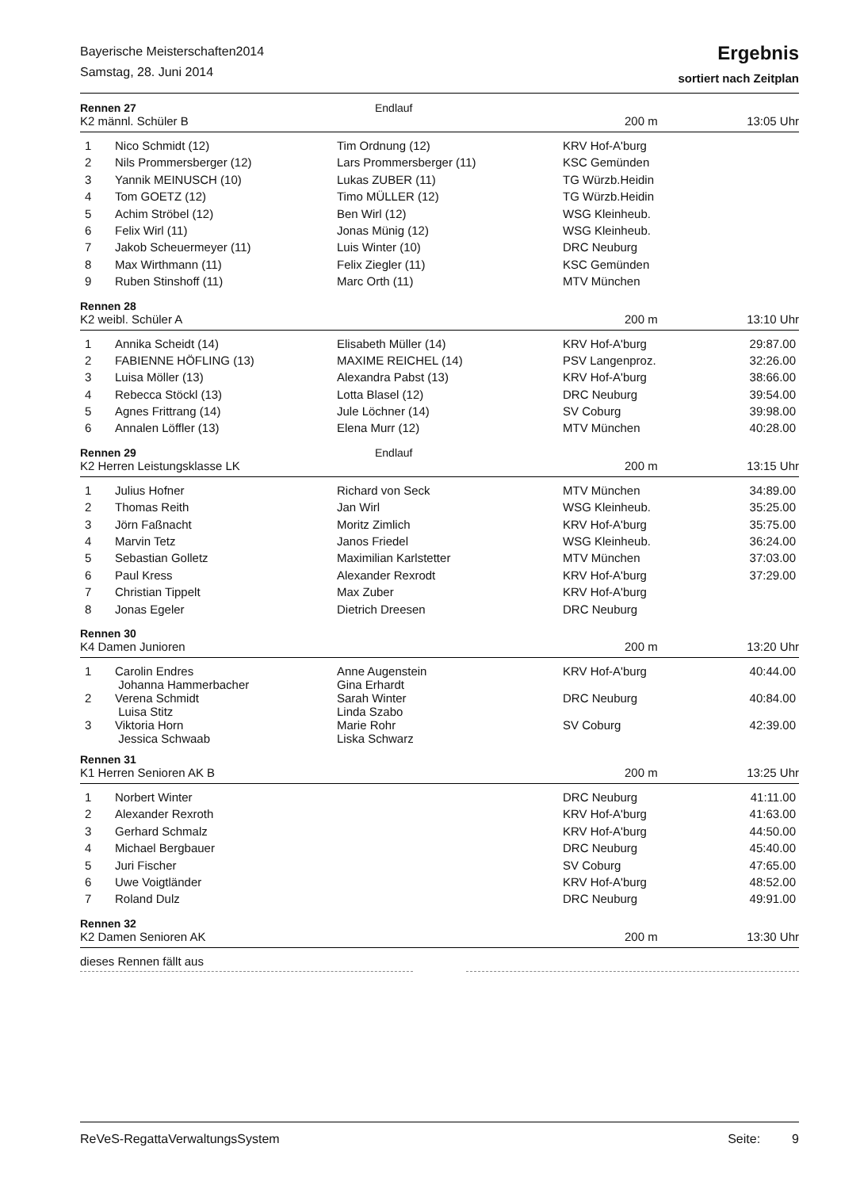Bayerische Meisterschaften2014
Samstag, 28. Juni 2014
Ergebnis
sortiert nach Zeitplan
Rennen 27 Endlauf
K2 männl. Schüler B 200 m 13:05 Uhr
| 1 | Nico Schmidt (12) | Tim Ordnung (12) | KRV Hof-A'burg | |
| 2 | Nils Prommersberger (12) | Lars Prommersberger (11) | KSC Gemünden | |
| 3 | Yannik MEINUSCH (10) | Lukas ZUBER (11) | TG Würzb.Heidin | |
| 4 | Tom GOETZ (12) | Timo MÜLLER (12) | TG Würzb.Heidin | |
| 5 | Achim Ströbel (12) | Ben Wirl (12) | WSG Kleinheub. | |
| 6 | Felix Wirl (11) | Jonas Münig (12) | WSG Kleinheub. | |
| 7 | Jakob Scheuermeyer (11) | Luis Winter (10) | DRC Neuburg | |
| 8 | Max Wirthmann (11) | Felix Ziegler (11) | KSC Gemünden | |
| 9 | Ruben Stinshoff (11) | Marc Orth (11) | MTV München | |
Rennen 28
K2 weibl. Schüler A 200 m 13:10 Uhr
| 1 | Annika Scheidt (14) | Elisabeth Müller (14) | KRV Hof-A'burg | 29:87.00 |
| 2 | FABIENNE HÖFLING (13) | MAXIME REICHEL (14) | PSV Langenproz. | 32:26.00 |
| 3 | Luisa Möller (13) | Alexandra Pabst (13) | KRV Hof-A'burg | 38:66.00 |
| 4 | Rebecca Stöckl (13) | Lotta Blasel (12) | DRC Neuburg | 39:54.00 |
| 5 | Agnes Frittrang (14) | Jule Löchner (14) | SV Coburg | 39:98.00 |
| 6 | Annalen Löffler (13) | Elena Murr (12) | MTV München | 40:28.00 |
Rennen 29 Endlauf
K2 Herren Leistungsklasse LK 200 m 13:15 Uhr
| 1 | Julius Hofner | Richard von Seck | MTV München | 34:89.00 |
| 2 | Thomas Reith | Jan Wirl | WSG Kleinheub. | 35:25.00 |
| 3 | Jörn Faßnacht | Moritz Zimlich | KRV Hof-A'burg | 35:75.00 |
| 4 | Marvin Tetz | Janos Friedel | WSG Kleinheub. | 36:24.00 |
| 5 | Sebastian Golletz | Maximilian Karlstetter | MTV München | 37:03.00 |
| 6 | Paul Kress | Alexander Rexrodt | KRV Hof-A'burg | 37:29.00 |
| 7 | Christian Tippelt | Max Zuber | KRV Hof-A'burg | |
| 8 | Jonas Egeler | Dietrich Dreesen | DRC Neuburg | |
Rennen 30
K4 Damen Junioren 200 m 13:20 Uhr
| 1 | Carolin Endres Johanna Hammerbacher | Anne Augenstein Gina Erhardt | KRV Hof-A'burg | 40:44.00 |
| 2 | Verena Schmidt Luisa Stitz | Sarah Winter Linda Szabo | DRC Neuburg | 40:84.00 |
| 3 | Viktoria Horn Jessica Schwaab | Marie Rohr Liska Schwarz | SV Coburg | 42:39.00 |
Rennen 31
K1 Herren Senioren AK B 200 m 13:25 Uhr
| 1 | Norbert Winter | | DRC Neuburg | 41:11.00 |
| 2 | Alexander Rexroth | | KRV Hof-A'burg | 41:63.00 |
| 3 | Gerhard Schmalz | | KRV Hof-A'burg | 44:50.00 |
| 4 | Michael Bergbauer | | DRC Neuburg | 45:40.00 |
| 5 | Juri Fischer | | SV Coburg | 47:65.00 |
| 6 | Uwe Voigtländer | | KRV Hof-A'burg | 48:52.00 |
| 7 | Roland Dulz | | DRC Neuburg | 49:91.00 |
Rennen 32
K2 Damen Senioren AK 200 m 13:30 Uhr
dieses Rennen fällt aus
ReVeS-RegattaVerwaltungsSystem Seite: 9